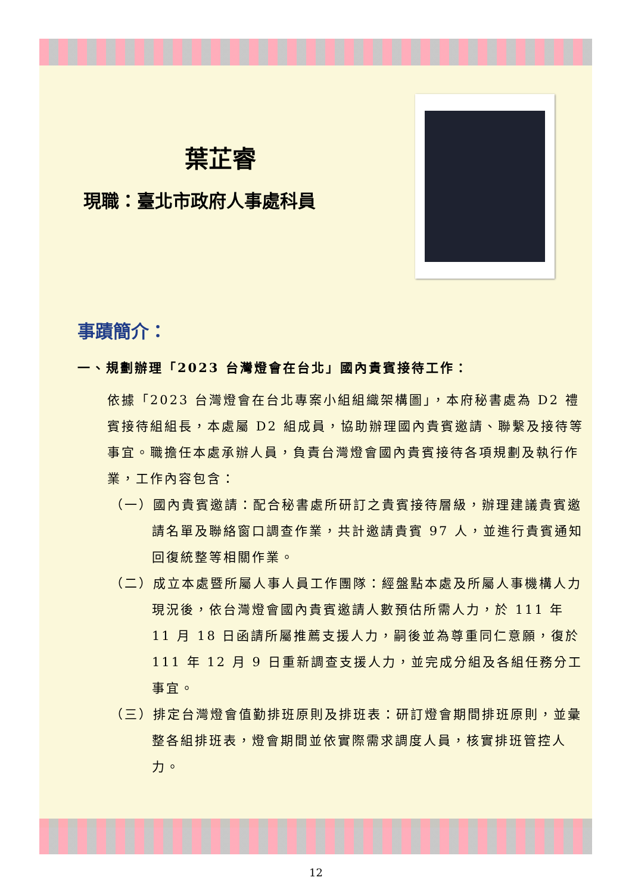葉芷睿
現職：臺北市政府人事處科員
事蹟簡介：
一、規劃辦理「2023 台灣燈會在台北」國內貴賓接待工作：
依據「2023 台灣燈會在台北專案小組組織架構圖」，本府秘書處為 D2 禮賓接待組組長，本處屬 D2 組成員，協助辦理國內貴賓邀請、聯繫及接待等事宜。職擔任本處承辦人員，負責台灣燈會國內貴賓接待各項規劃及執行作業，工作內容包含：
（一）國內貴賓邀請：配合秘書處所研訂之貴賓接待層級，辦理建議貴賓邀請名單及聯絡窗口調查作業，共計邀請貴賓 97 人，並進行貴賓通知回復統整等相關作業。
（二）成立本處暨所屬人事人員工作團隊：經盤點本處及所屬人事機構人力現況後，依台灣燈會國內貴賓邀請人數預估所需人力，於 111 年 11 月 18 日函請所屬推薦支援人力，嗣後並為尊重同仁意願，復於 111 年 12 月 9 日重新調查支援人力，並完成分組及各組任務分工事宜。
（三）排定台灣燈會值勤排班原則及排班表：研訂燈會期間排班原則，並彙整各組排班表，燈會期間並依實際需求調度人員，核實排班管控人力。
12